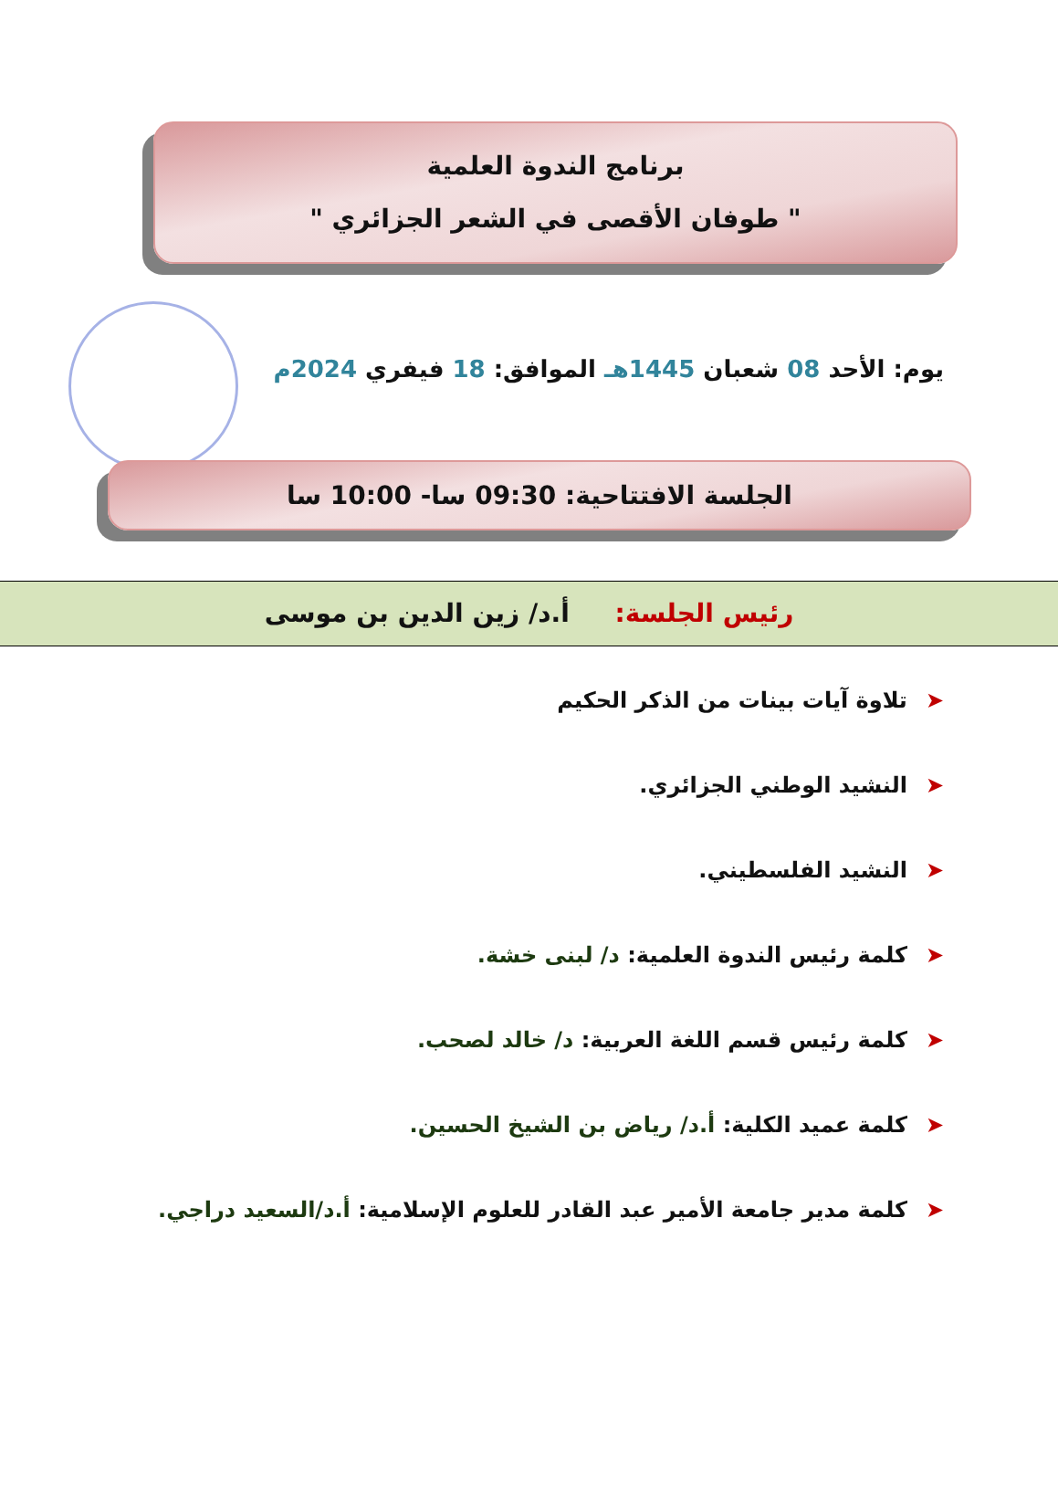برنامج الندوة العلمية
" طوفان الأقصى في الشعر الجزائري "
يوم: الأحد 08 شعبان 1445هـ الموافق: 18 فيفري 2024م
الجلسة الافتتاحية: 09:30 سا- 10:00 سا
رئيس الجلسة: أ.د/ زين الدين بن موسى
➤تلاوة آيات بينات من الذكر الحكيم
➤النشيد الوطني الجزائري.
➤النشيد الفلسطيني.
➤كلمة رئيس الندوة العلمية: د/ لبنى خشة.
➤كلمة رئيس قسم اللغة العربية: د/ خالد لصحب.
➤كلمة عميد الكلية: أ.د/ رياض بن الشيخ الحسين.
➤كلمة مدير جامعة الأمير عبد القادر للعلوم الإسلامية: أ.د/السعيد دراجي.